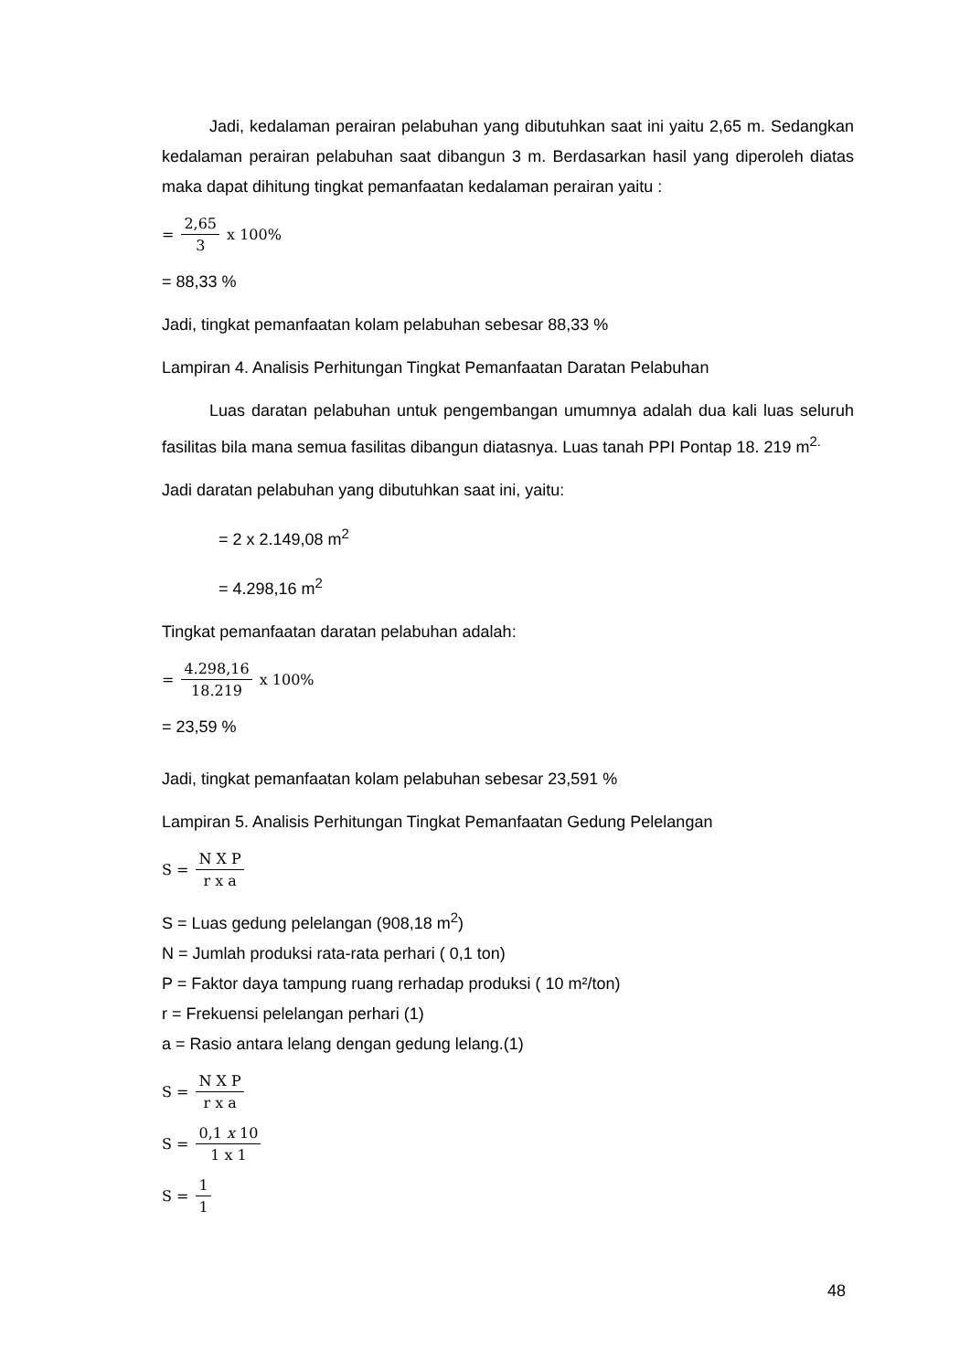Jadi, kedalaman perairan pelabuhan yang dibutuhkan saat ini yaitu 2,65 m. Sedangkan kedalaman perairan pelabuhan saat dibangun 3 m. Berdasarkan hasil yang diperoleh diatas maka dapat dihitung tingkat pemanfaatan kedalaman perairan yaitu :
= 2,65 3 x 100%
= 88,33 %
Jadi, tingkat pemanfaatan kolam pelabuhan sebesar 88,33 %
Lampiran 4. Analisis Perhitungan Tingkat Pemanfaatan Daratan Pelabuhan
Luas daratan pelabuhan untuk pengembangan umumnya adalah dua kali luas seluruh fasilitas bila mana semua fasilitas dibangun diatasnya. Luas tanah PPI Pontap 18. 219 m<sup>2.</sup>
Jadi daratan pelabuhan yang dibutuhkan saat ini, yaitu:
= 2 x 2.149,08 m<sup>2</sup>
= 4.298,16 m<sup>2</sup>
Tingkat pemanfaatan daratan pelabuhan adalah:
= 4.298,16 18.219 x 100%
= 23,59 %
Jadi, tingkat pemanfaatan kolam pelabuhan sebesar 23,591 %
Lampiran 5. Analisis Perhitungan Tingkat Pemanfaatan Gedung Pelelangan
S = N X P r x a
S = Luas gedung pelelangan (908,18 m<sup>2</sup>)
N = Jumlah produksi rata-rata perhari ( 0,1 ton)
P = Faktor daya tampung ruang rerhadap produksi ( 10 m²/ton)
r = Frekuensi pelelangan perhari (1)
a = Rasio antara lelang dengan gedung lelang.(1)
S = N X P r x a
S = 0,1 x 10 1 x 1
S = 1 1
48